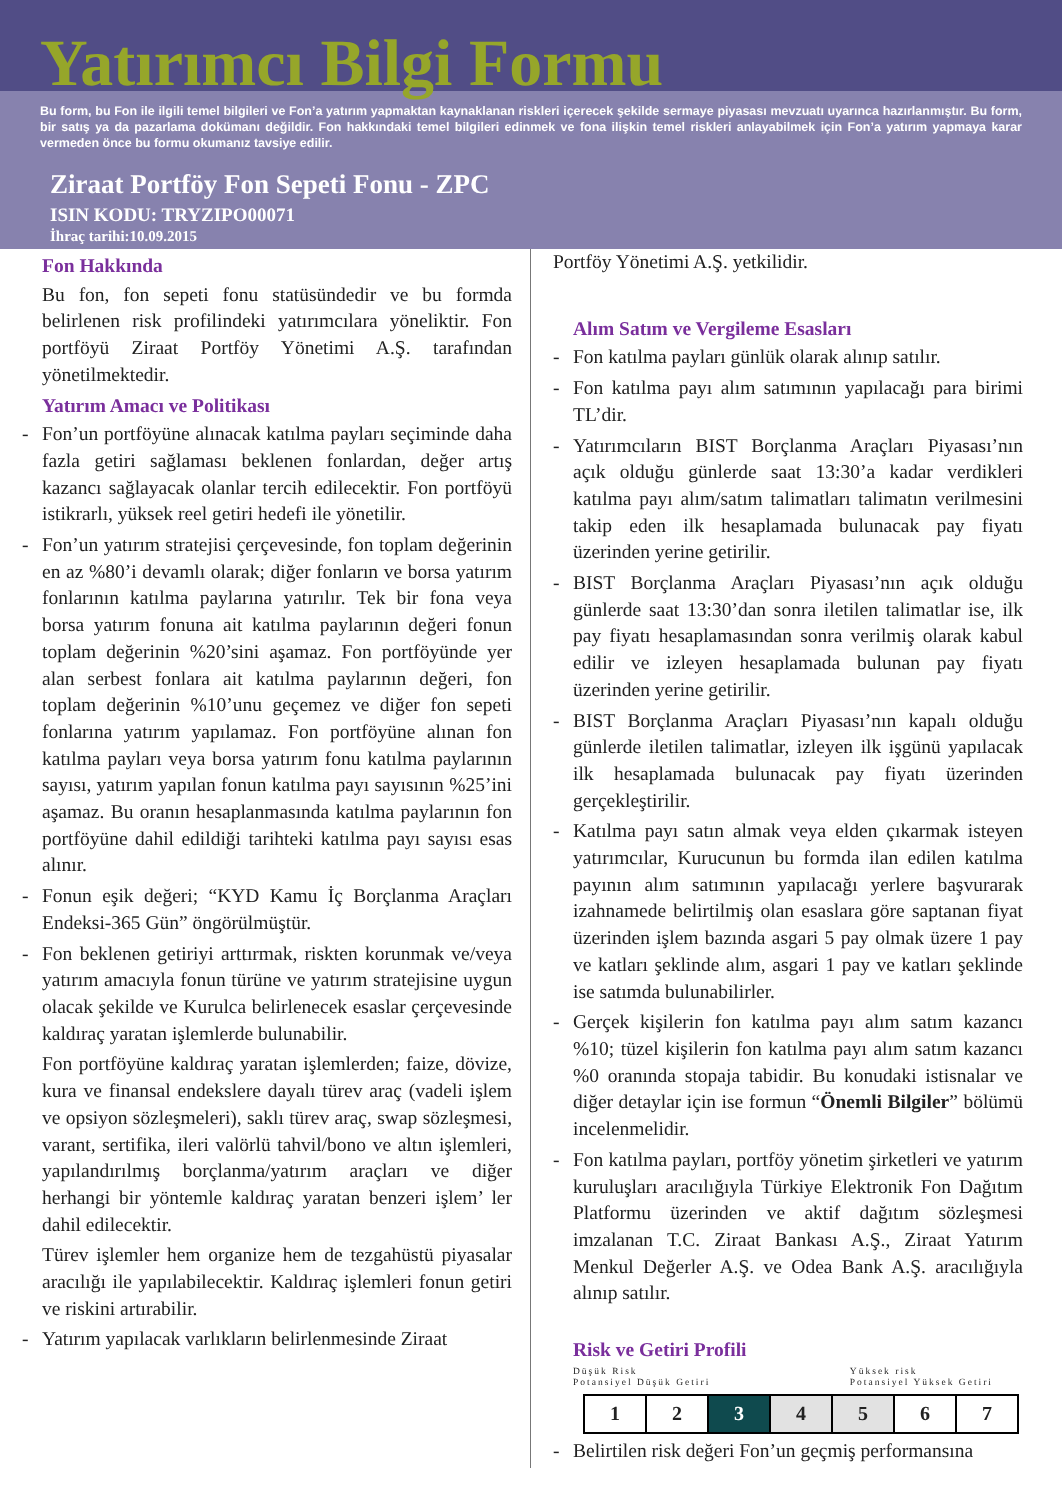Yatırımcı Bilgi Formu
Bu form, bu Fon ile ilgili temel bilgileri ve Fon’a yatırım yapmaktan kaynaklanan riskleri içerecek şekilde sermaye piyasası mevzuatı uyarınca hazırlanmıştır. Bu form, bir satış ya da pazarlama dokümanı değildir. Fon hakkındaki temel bilgileri edinmek ve fona ilişkin temel riskleri anlayabilmek için Fon’a yatırım yapmaya karar vermeden önce bu formu okumanız tavsiye edilir.
Ziraat Portföy Fon Sepeti Fonu - ZPC
ISIN KODU: TRYZIPO00071
İhraç tarihi:10.09.2015
Fon Hakkında
Bu fon, fon sepeti fonu statüsündedir ve bu formda belirlenen risk profilindeki yatırımcılara yöneliktir. Fon portföyü Ziraat Portföy Yönetimi A.Ş. tarafından yönetilmektedir.
Yatırım Amacı ve Politikası
- Fon’un portföyüne alınacak katılma payları seçiminde daha fazla getiri sağlaması beklenen fonlardan, değer artış kazancı sağlayacak olanlar tercih edilecektir. Fon portföyü istikrarlı, yüksek reel getiri hedefi ile yönetilir.
- Fon’un yatırım stratejisi çerçevesinde, fon toplam değerinin en az %80’i devamlı olarak; diğer fonların ve borsa yatırım fonlarının katılma paylarına yatırılır. Tek bir fona veya borsa yatırım fonuna ait katılma paylarının değeri fonun toplam değerinin %20’sini aşamaz. Fon portföyünde yer alan serbest fonlara ait katılma paylarının değeri, fon toplam değerinin %10’unu geçemez ve diğer fon sepeti fonlarına yatırım yapılamaz. Fon portföyüne alınan fon katılma payları veya borsa yatırım fonu katılma paylarının sayısı, yatırım yapılan fonun katılma payı sayısının %25’ini aşamaz. Bu oranın hesaplanmasında katılma paylarının fon portföyüne dahil edildiği tarihteki katılma payı sayısı esas alınır.
- Fonun eşik değeri; “KYD Kamu İç Borçlanma Araçları Endeksi-365 Gün” öngörülmüştür.
- Fon beklenen getiriyi arttırmak, riskten korunmak ve/veya yatırım amacıyla fonun türüne ve yatırım stratejisine uygun olacak şekilde ve Kurulca belirlenecek esaslar çerçevesinde kaldıraç yaratan işlemlerde bulunabilir.
Fon portföyüne kaldıraç yaratan işlemlerden; faize, dövize, kura ve finansal endekslere dayalı türev araç (vadeli işlem ve opsiyon sözleşmeleri), saklı türev araç, swap sözleşmesi, varant, sertifika, ileri valörlü tahvil/bono ve altın işlemleri, yapılandırılmış borçlanma/yatırım araçları ve diğer herhangi bir yöntemle kaldıraç yaratan benzeri işlem’ ler dahil edilecektir.
Türev işlemler hem organize hem de tezgahüstü piyasalar aracılığı ile yapılabilecektir. Kaldıraç işlemleri fonun getiri ve riskini artırabilir.
- Yatırım yapılacak varlıkların belirlenmesinde Ziraat
Portföy Yönetimi A.Ş. yetkilidir.
Alım Satım ve Vergileme Esasları
- Fon katılma payları günlük olarak alınıp satılır.
- Fon katılma payı alım satımının yapılacağı para birimi TL’dir.
- Yatırımcıların BIST Borçlanma Araçları Piyasası’nın açık olduğu günlerde saat 13:30’a kadar verdikleri katılma payı alım/satım talimatları talimatın verilmesini takip eden ilk hesaplamada bulunacak pay fiyatı üzerinden yerine getirilir.
- BIST Borçlanma Araçları Piyasası’nın açık olduğu günlerde saat 13:30’dan sonra iletilen talimatlar ise, ilk pay fiyatı hesaplamasından sonra verilmiş olarak kabul edilir ve izleyen hesaplamada bulunan pay fiyatı üzerinden yerine getirilir.
- BIST Borçlanma Araçları Piyasası’nın kapalı olduğu günlerde iletilen talimatlar, izleyen ilk işgünü yapılacak ilk hesaplamada bulunacak pay fiyatı üzerinden gerçekleştirilir.
- Katılma payı satın almak veya elden çıkarmak isteyen yatırımcılar, Kurucunun bu formda ilan edilen katılma payının alım satımının yapılacağı yerlere başvurarak izahnamede belirtilmiş olan esaslara göre saptanan fiyat üzerinden işlem bazında asgari 5 pay olmak üzere 1 pay ve katları şeklinde alım, asgari 1 pay ve katları şeklinde ise satımda bulunabilirler.
- Gerçek kişilerin fon katılma payı alım satım kazancı %10; tüzel kişilerin fon katılma payı alım satım kazancı %0 oranında stopaja tabidir. Bu konudaki istisnalar ve diğer detaylar için ise formun “Önemli Bilgiler” bölümü incelenmelidir.
- Fon katılma payları, portföy yönetim şirketleri ve yatırım kuruluşları aracılığıyla Türkiye Elektronik Fon Dağıtım Platformu üzerinden ve aktif dağıtım sözleşmesi imzalanan T.C. Ziraat Bankası A.Ş., Ziraat Yatırım Menkul Değerler A.Ş. ve Odea Bank A.Ş. aracılığıyla alınıp satılır.
Risk ve Getiri Profili
Düşük Risk
Potansiyel Düşük Getiri
Yüksek risk
Potansiyel Yüksek Getiri
| 1 | 2 | 3 | 4 | 5 | 6 | 7 |
- Belirtilen risk değeri Fon’un geçmiş performansına